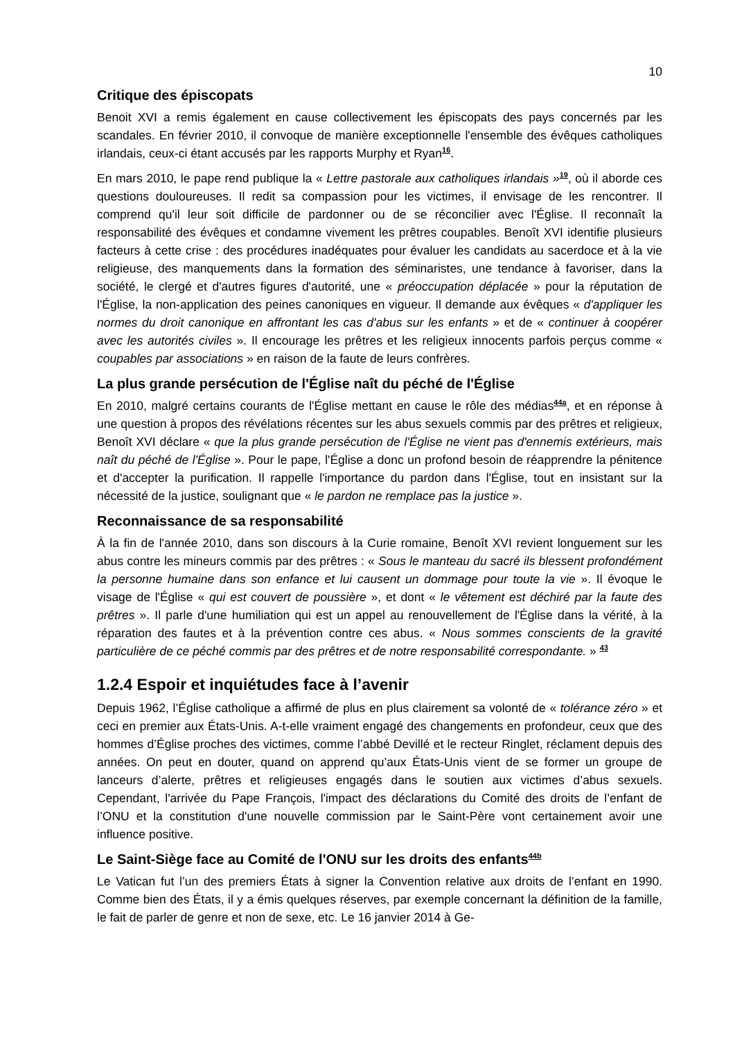10
Critique des épiscopats
Benoit XVI a remis également en cause collectivement les épiscopats des pays concernés par les scandales. En février 2010, il convoque de manière exceptionnelle l'ensemble des évêques catholiques irlandais, ceux-ci étant accusés par les rapports Murphy et Ryan<sup>16</sup>.
En mars 2010, le pape rend publique la « Lettre pastorale aux catholiques irlandais »<sup>19</sup>, où il aborde ces questions douloureuses. Il redit sa compassion pour les victimes, il envisage de les rencontrer. Il comprend qu'il leur soit difficile de pardonner ou de se réconcilier avec l'Église. Il reconnaît la responsabilité des évêques et condamne vivement les prêtres coupables. Benoît XVI identifie plusieurs facteurs à cette crise : des procédures inadéquates pour évaluer les candidats au sacerdoce et à la vie religieuse, des manquements dans la formation des séminaristes, une tendance à favoriser, dans la société, le clergé et d'autres figures d'autorité, une « préoccupation déplacée » pour la réputation de l'Église, la non-application des peines canoniques en vigueur. Il demande aux évêques « d'appliquer les normes du droit canonique en affrontant les cas d'abus sur les enfants » et de « continuer à coopérer avec les autorités civiles ». Il encourage les prêtres et les religieux innocents parfois perçus comme « coupables par associations » en raison de la faute de leurs confrères.
La plus grande persécution de l'Église naît du péché de l'Église
En 2010, malgré certains courants de l'Église mettant en cause le rôle des médias<sup>44a</sup>, et en réponse à une question à propos des révélations récentes sur les abus sexuels commis par des prêtres et religieux, Benoît XVI déclare « que la plus grande persécution de l'Église ne vient pas d'ennemis extérieurs, mais naît du péché de l'Église ». Pour le pape, l'Église a donc un profond besoin de réapprendre la pénitence et d'accepter la purification. Il rappelle l'importance du pardon dans l'Église, tout en insistant sur la nécessité de la justice, soulignant que « le pardon ne remplace pas la justice ».
Reconnaissance de sa responsabilité
À la fin de l'année 2010, dans son discours à la Curie romaine, Benoît XVI revient longuement sur les abus contre les mineurs commis par des prêtres : « Sous le manteau du sacré ils blessent profondément la personne humaine dans son enfance et lui causent un dommage pour toute la vie ». Il évoque le visage de l'Église « qui est couvert de poussière », et dont « le vêtement est déchiré par la faute des prêtres ». Il parle d'une humiliation qui est un appel au renouvellement de l'Église dans la vérité, à la réparation des fautes et à la prévention contre ces abus. « Nous sommes conscients de la gravité particulière de ce péché commis par des prêtres et de notre responsabilité correspondante. » <sup>43</sup>
1.2.4 Espoir et inquiétudes face à l’avenir
Depuis 1962, l’Église catholique a affirmé de plus en plus clairement sa volonté de « tolérance zéro » et ceci en premier aux États-Unis. A-t-elle vraiment engagé des changements en profondeur, ceux que des hommes d’Église proches des victimes, comme l’abbé Devillé et le recteur Ringlet, réclament depuis des années. On peut en douter, quand on apprend qu’aux États-Unis vient de se former un groupe de lanceurs d’alerte, prêtres et religieuses engagés dans le soutien aux victimes d’abus sexuels. Cependant, l'arrivée du Pape François, l'impact des déclarations du Comité des droits de l’enfant de l’ONU et la constitution d'une nouvelle commission par le Saint-Père vont certainement avoir une influence positive.
Le Saint-Siège face au Comité de l'ONU sur les droits des enfants<sup>44b</sup>
Le Vatican fut l’un des premiers États à signer la Convention relative aux droits de l’enfant en 1990. Comme bien des États, il y a émis quelques réserves, par exemple concernant la définition de la famille, le fait de parler de genre et non de sexe, etc. Le 16 janvier 2014 à Ge-